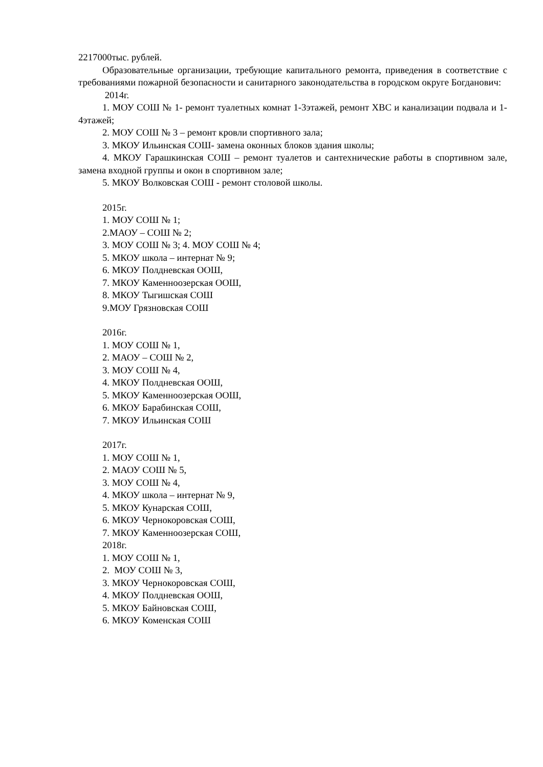2217000тыс. рублей.
Образовательные организации, требующие капитального ремонта, приведения в соответствие с требованиями пожарной безопасности и санитарного законодательства в городском округе Богданович:
2014г.
1. МОУ СОШ № 1- ремонт туалетных комнат 1-3этажей, ремонт ХВС и канализации подвала и 1-4этажей;
2. МОУ СОШ № 3 – ремонт кровли спортивного зала;
3. МКОУ Ильинская СОШ- замена оконных блоков здания школы;
4. МКОУ Гарашкинская СОШ – ремонт туалетов и сантехнические работы в спортивном зале, замена входной группы и окон в спортивном зале;
5. МКОУ Волковская СОШ - ремонт столовой школы.
2015г.
1. МОУ СОШ № 1;
2.МАОУ – СОШ № 2;
3. МОУ СОШ № 3; 4. МОУ СОШ № 4;
5. МКОУ школа – интернат № 9;
6. МКОУ Полдневская ООШ,
7. МКОУ Каменноозерская ООШ,
8. МКОУ Тыгишская СОШ
9.МОУ Грязновская СОШ
2016г.
1. МОУ СОШ № 1,
2. МАОУ – СОШ № 2,
3. МОУ СОШ № 4,
4. МКОУ Полдневская ООШ,
5. МКОУ Каменноозерская ООШ,
6. МКОУ Барабинская СОШ,
7. МКОУ Ильинская СОШ
2017г.
1. МОУ СОШ № 1,
2. МАОУ СОШ № 5,
3. МОУ СОШ № 4,
4. МКОУ школа – интернат № 9,
5. МКОУ Кунарская СОШ,
6. МКОУ Чернокоровская СОШ,
7. МКОУ Каменноозерская СОШ,
2018г.
1. МОУ СОШ № 1,
2. МОУ СОШ № 3,
3. МКОУ Чернокоровская СОШ,
4. МКОУ Полдневская ООШ,
5. МКОУ Байновская СОШ,
6. МКОУ Коменская СОШ